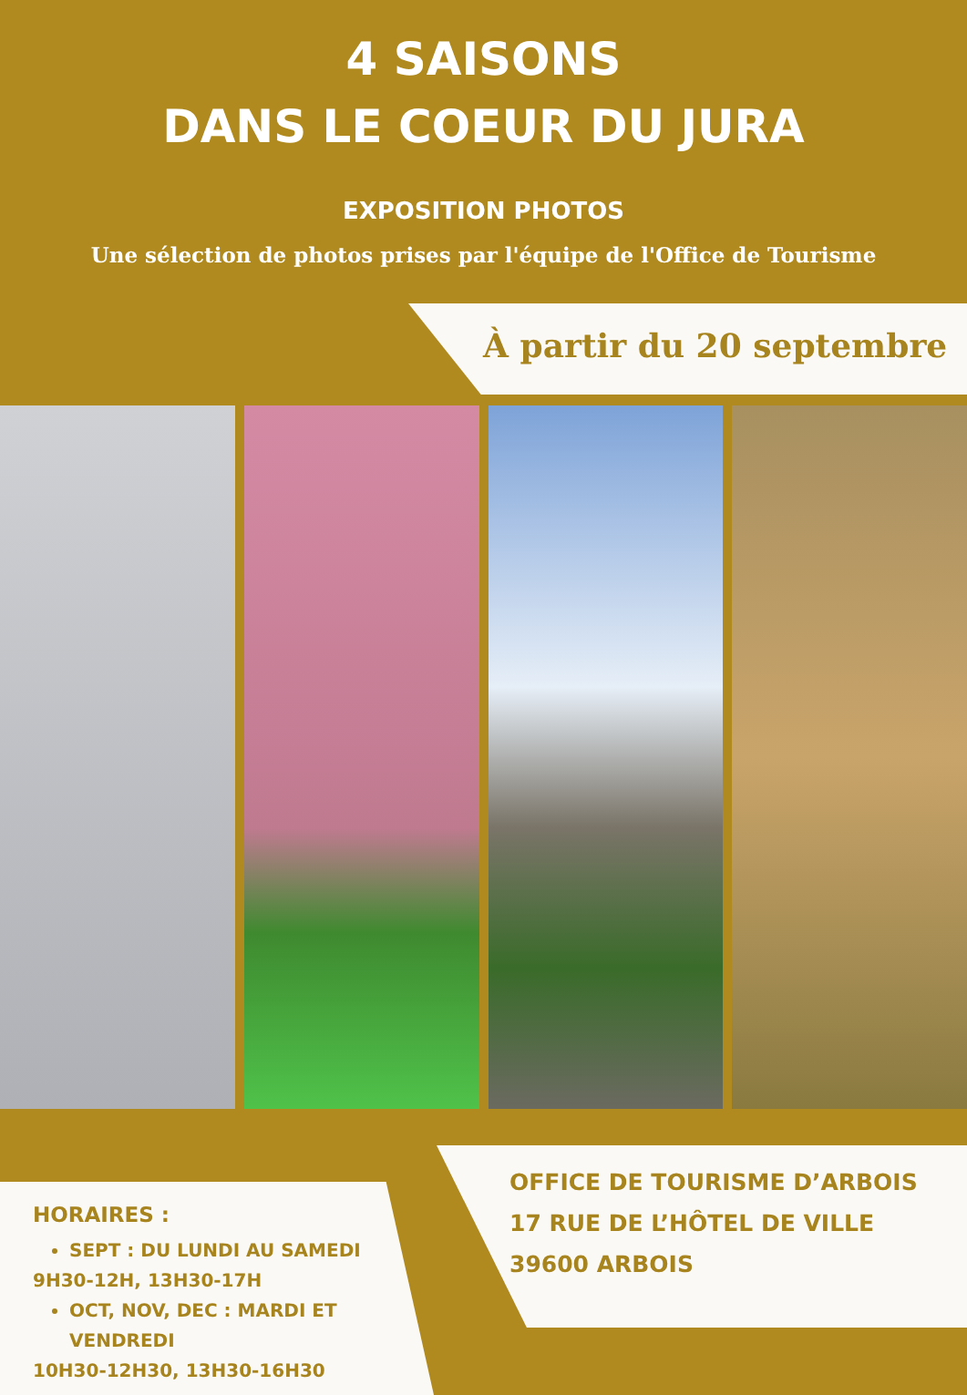4 SAISONS
DANS LE COEUR DU JURA
EXPOSITION PHOTOS
Une sélection de photos prises par l'équipe de l'Office de Tourisme
À partir du 20 septembre
HORAIRES :
SEPT : DU LUNDI AU SAMEDI
9H30-12H, 13H30-17H
OCT, NOV, DEC : MARDI ET VENDREDI
10H30-12H30, 13H30-16H30
OFFICE DE TOURISME D’ARBOIS
17 RUE DE L’HÔTEL DE VILLE
39600 ARBOIS